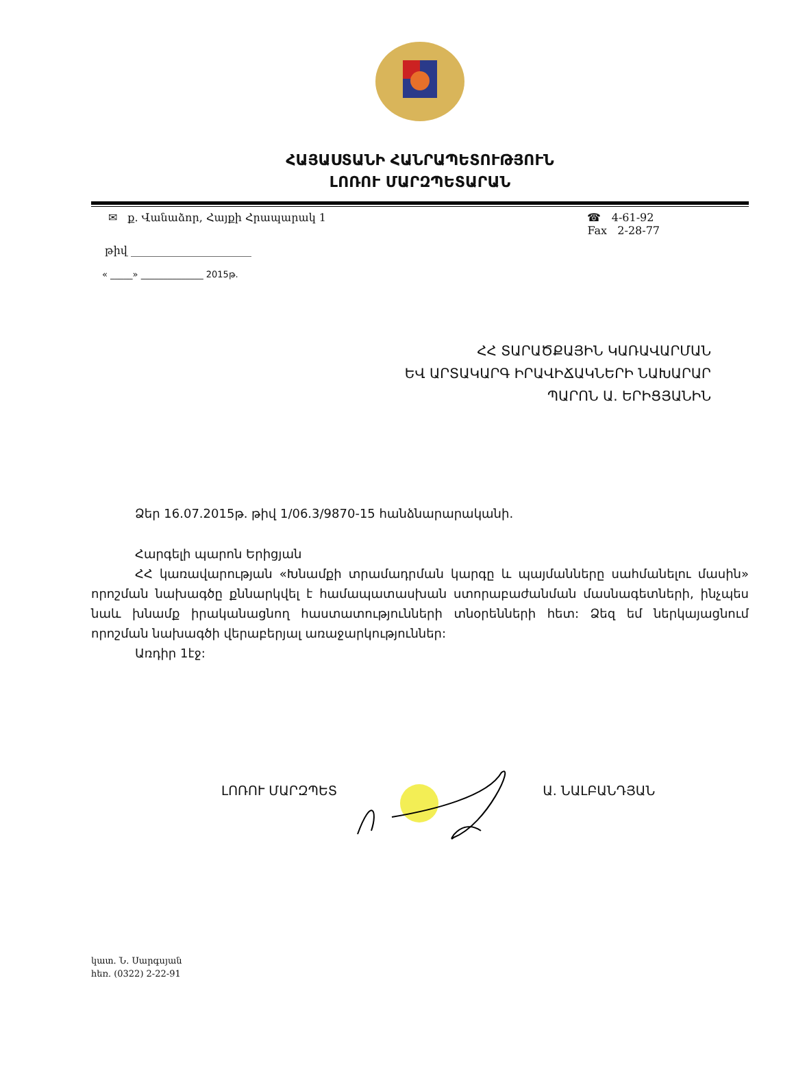ՀԱՅԱՍՏԱՆԻ ՀԱՆՐԱՊԵՏՈՒԹՅՈՒՆ
ԼՈՌՈՒ ՄԱՐԶՊԵՏԱՐԱՆ
✉ ք. Վանաձոր, Հայքի Հրապարակ 1
☎ 4-61-92
Fax 2-28-77
թիվ ______________________
« _____» ______________ 2015թ.
ՀՀ ՏԱՐԱԾՔԱՅԻՆ ԿԱՌԱՎԱՐՄԱՆ
ԵՎ ԱՐՏԱԿԱՐԳ ԻՐԱՎԻՃԱԿՆԵՐԻ ՆԱԽԱՐԱՐ
ՊԱՐՈՆ Ա. ԵՐԻՑՅԱՆԻՆ
Ձեր 16.07.2015թ. թիվ 1/06.3/9870-15 հանձնարարականի.
Հարգելի պարոն Երիցյան
ՀՀ կառավարության «Խնամքի տրամադրման կարգը և պայմանները սահմանելու մասին» որոշման նախագծը քննարկվել է համապատասխան ստորաբաժանման մասնագետների, ինչպես նաև խնամք իրականացնող հաստատությունների տնօրենների հետ: Ձեզ եմ ներկայացնում որոշման նախագծի վերաբերյալ առաջարկություններ:
Առդիր 1էջ:
ԼՈՌՈՒ ՄԱՐԶՊԵՏ Ա. ՆԱԼԲԱՆԴՅԱՆ
կատ. Ն. Սարգսյան
հեռ. (0322) 2-22-91